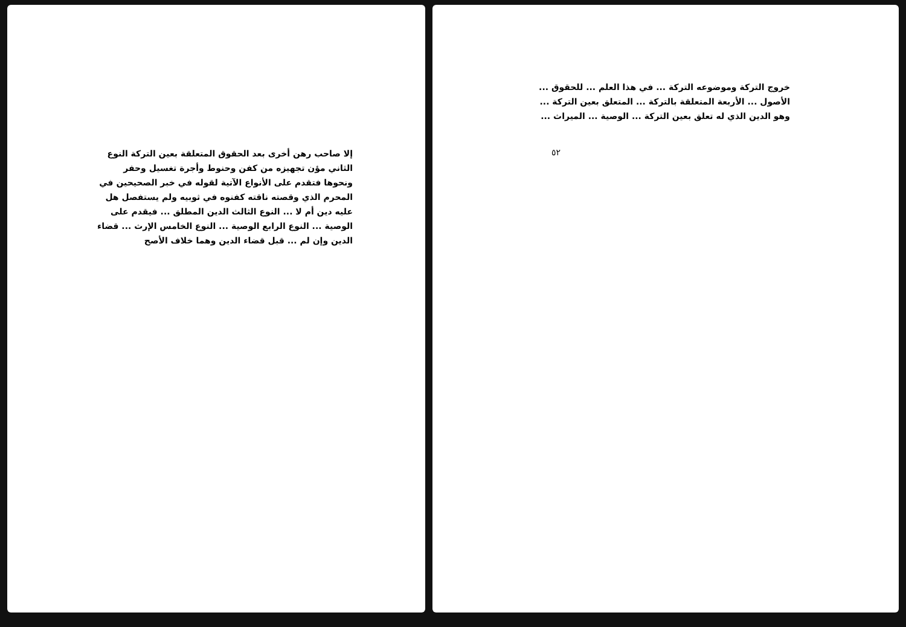خروج التركة وموضوعه التركة ... في هذا العلم ... للحقوق ... الأصول ... الأربعة المتعلقة بالتركة ... المتعلق بعين التركة ... وهو الدين الذي له تعلق بعين التركة ... الوصية ... الميراث ...
٥٢
إلا صاحب رهن أخرى بعد الحقوق المتعلقة بعين التركة النوع الثاني مؤن تجهيزه من كفن وحنوط وأجرة تغسيل وحفر ونحوها فتقدم على الأنواع الآتية لقوله في خبر الصحيحين في المحرم الذي وقصته ناقته كفنوه في ثوبيه ولم يستفصل هل عليه دين أم لا ... النوع الثالث الدين المطلق ... فيقدم على الوصية ... النوع الرابع الوصية ... النوع الخامس الإرث ... قضاء الدين وإن لم ... قبل قضاء الدين وهما خلاف الأصح